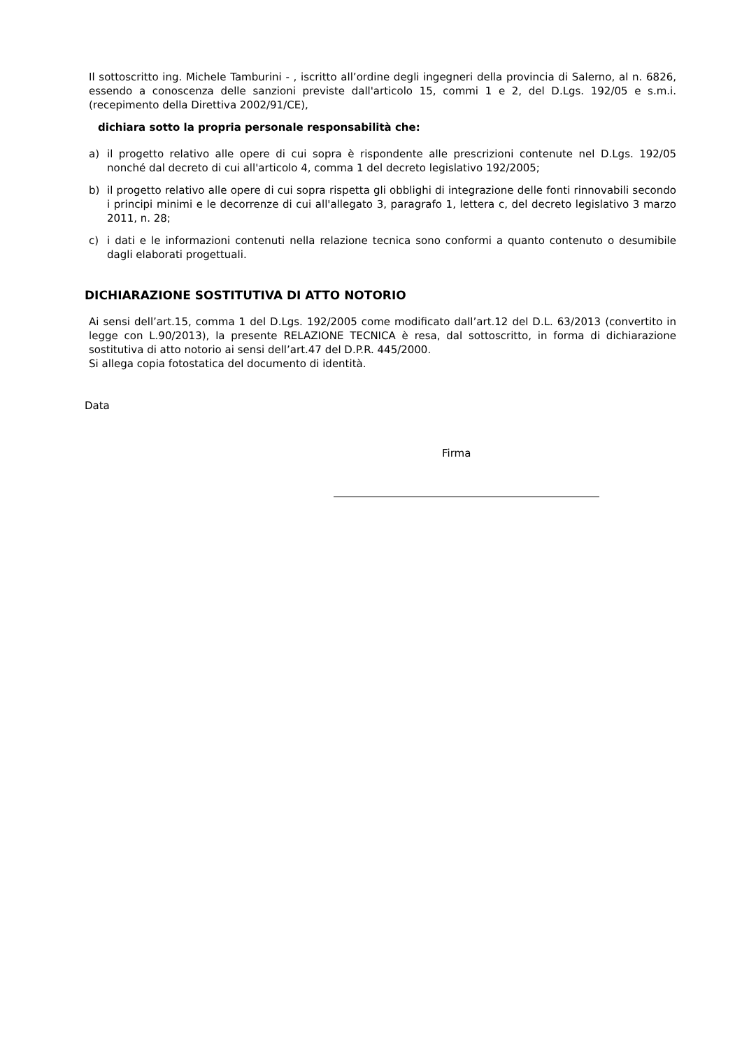Il sottoscritto ing. Michele Tamburini - , iscritto all’ordine degli ingegneri della provincia di Salerno, al n. 6826, essendo a conoscenza delle sanzioni previste dall'articolo 15, commi 1 e 2, del D.Lgs. 192/05 e s.m.i. (recepimento della Direttiva 2002/91/CE),
dichiara sotto la propria personale responsabilità che:
a) il progetto relativo alle opere di cui sopra è rispondente alle prescrizioni contenute nel D.Lgs. 192/05 nonché dal decreto di cui all'articolo 4, comma 1 del decreto legislativo 192/2005;
b) il progetto relativo alle opere di cui sopra rispetta gli obblighi di integrazione delle fonti rinnovabili secondo i principi minimi e le decorrenze di cui all'allegato 3, paragrafo 1, lettera c, del decreto legislativo 3 marzo 2011, n. 28;
c) i dati e le informazioni contenuti nella relazione tecnica sono conformi a quanto contenuto o desumibile dagli elaborati progettuali.
DICHIARAZIONE SOSTITUTIVA DI ATTO NOTORIO
Ai sensi dell’art.15, comma 1 del D.Lgs. 192/2005 come modificato dall’art.12 del D.L. 63/2013 (convertito in legge con L.90/2013), la presente RELAZIONE TECNICA è resa, dal sottoscritto, in forma di dichiarazione sostitutiva di atto notorio ai sensi dell’art.47 del D.P.R. 445/2000.
Si allega copia fotostatica del documento di identità.
Data
Firma